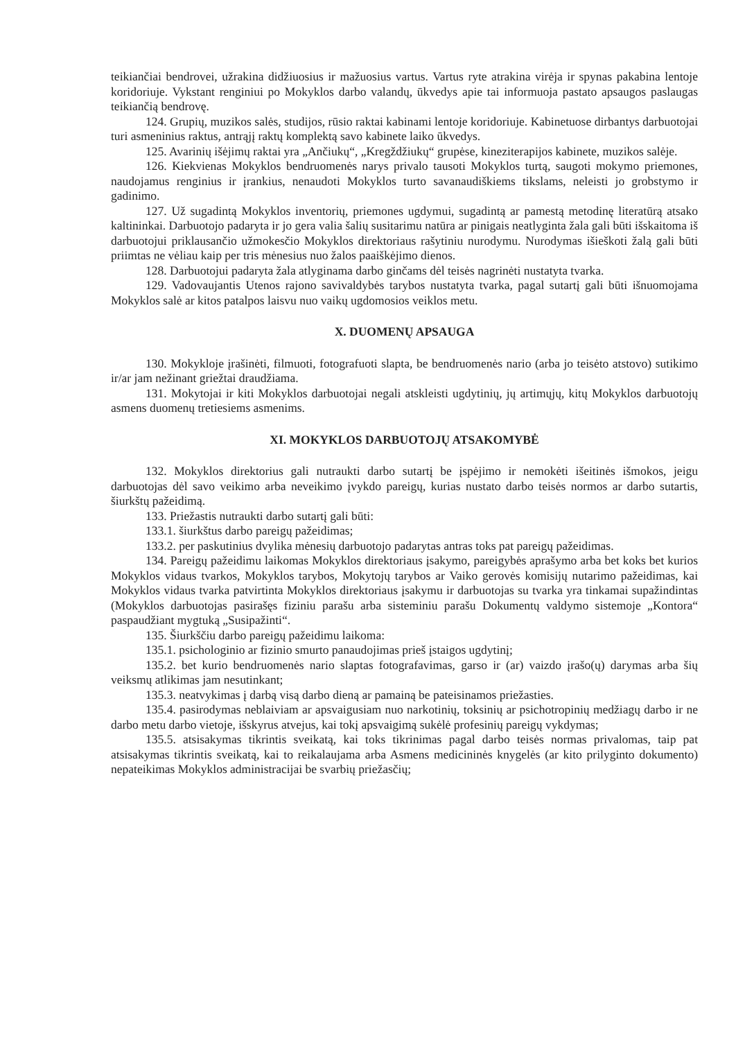teikiančiai bendrovei, užrakina didžiuosius ir mažuosius vartus. Vartus ryte atrakina virėja ir spynas pakabina lentoje koridoriuje. Vykstant renginiui po Mokyklos darbo valandų, ūkvedys apie tai informuoja pastato apsaugos paslaugas teikiančią bendrovę.
124. Grupių, muzikos salės, studijos, rūsio raktai kabinami lentoje koridoriuje. Kabinetuose dirbantys darbuotojai turi asmeninius raktus, antrąjį raktų komplektą savo kabinete laiko ūkvedys.
125. Avarinių išėjimų raktai yra „Ančiukų“, „Kregždžiukų“ grupėse, kineziterapijos kabinete, muzikos salėje.
126. Kiekvienas Mokyklos bendruomenės narys privalo tausoti Mokyklos turtą, saugoti mokymo priemones, naudojamus renginius ir įrankius, nenaudoti Mokyklos turto savanaudiškiems tikslams, neleisti jo grobstymo ir gadinimo.
127. Už sugadintą Mokyklos inventorių, priemones ugdymui, sugadintą ar pamestą metodinę literatūrą atsako kaltininkai. Darbuotojo padaryta ir jo gera valia šalių susitarimu natūra ar pinigais neatlyginta žala gali būti išskaitoma iš darbuotojui priklausančio užmokesčio Mokyklos direktoriaus rašytiniu nurodymu. Nurodymas išieškoti žalą gali būti priimtas ne vėliau kaip per tris mėnesius nuo žalos paaiškėjimo dienos.
128. Darbuotojui padaryta žala atlyginama darbo ginčams dėl teisės nagrinėti nustatyta tvarka.
129. Vadovaujantis Utenos rajono savivaldybės tarybos nustatyta tvarka, pagal sutartį gali būti išnuomojama Mokyklos salė ar kitos patalpos laisvu nuo vaikų ugdomosios veiklos metu.
X. DUOMENŲ APSAUGA
130. Mokykloje įrašinėti, filmuoti, fotografuoti slapta, be bendruomenės nario (arba jo teisėto atstovo) sutikimo ir/ar jam nežinant griežtai draudžiama.
131. Mokytojai ir kiti Mokyklos darbuotojai negali atskleisti ugdytinių, jų artimųjų, kitų Mokyklos darbuotojų asmens duomenų tretiesiems asmenims.
XI. MOKYKLOS DARBUOTOJŲ ATSAKOMYBĖ
132. Mokyklos direktorius gali nutraukti darbo sutartį be įspėjimo ir nemokėti išeitinės išmokos, jeigu darbuotojas dėl savo veikimo arba neveikimo įvykdo pareigų, kurias nustato darbo teisės normos ar darbo sutartis, šiurkštų pažeidimą.
133. Priežastis nutraukti darbo sutartį gali būti:
133.1. šiurkštus darbo pareigų pažeidimas;
133.2. per paskutinius dvylika mėnesių darbuotojo padarytas antras toks pat pareigų pažeidimas.
134. Pareigų pažeidimu laikomas Mokyklos direktoriaus įsakymo, pareigybės aprašymo arba bet koks bet kurios Mokyklos vidaus tvarkos, Mokyklos tarybos, Mokytojų tarybos ar Vaiko gerovės komisijų nutarimo pažeidimas, kai Mokyklos vidaus tvarka patvirtinta Mokyklos direktoriaus įsakymu ir darbuotojas su tvarka yra tinkamai supažindintas (Mokyklos darbuotojas pasirašęs fiziniu parašu arba sisteminiu parašu Dokumentų valdymo sistemoje „Kontora“ paspaudžiant mygtuką „Susipažinti“.
135. Šiurkščiu darbo pareigų pažeidimu laikoma:
135.1. psichologinio ar fizinio smurto panaudojimas prieš įstaigos ugdytinį;
135.2. bet kurio bendruomenės nario slaptas fotografavimas, garso ir (ar) vaizdo įrašo(ų) darymas arba šių veiksmų atlikimas jam nesutinkant;
135.3. neatvykimas į darbą visą darbo dieną ar pamainą be pateisinamos priežasties.
135.4. pasirodymas neblaiviam ar apsvaigusiam nuo narkotinių, toksinių ar psichotropinių medžiagų darbo ir ne darbo metu darbo vietoje, išskyrus atvejus, kai tokį apsvaigimą sukėlė profesinių pareigų vykdymas;
135.5. atsisakymas tikrintis sveikatą, kai toks tikrinimas pagal darbo teisės normas privalomas, taip pat atsisakymas tikrintis sveikatą, kai to reikalaujama arba Asmens medicininės knygelės (ar kito prilyginto dokumento) nepateikimas Mokyklos administracijai be svarbių priežasčių;